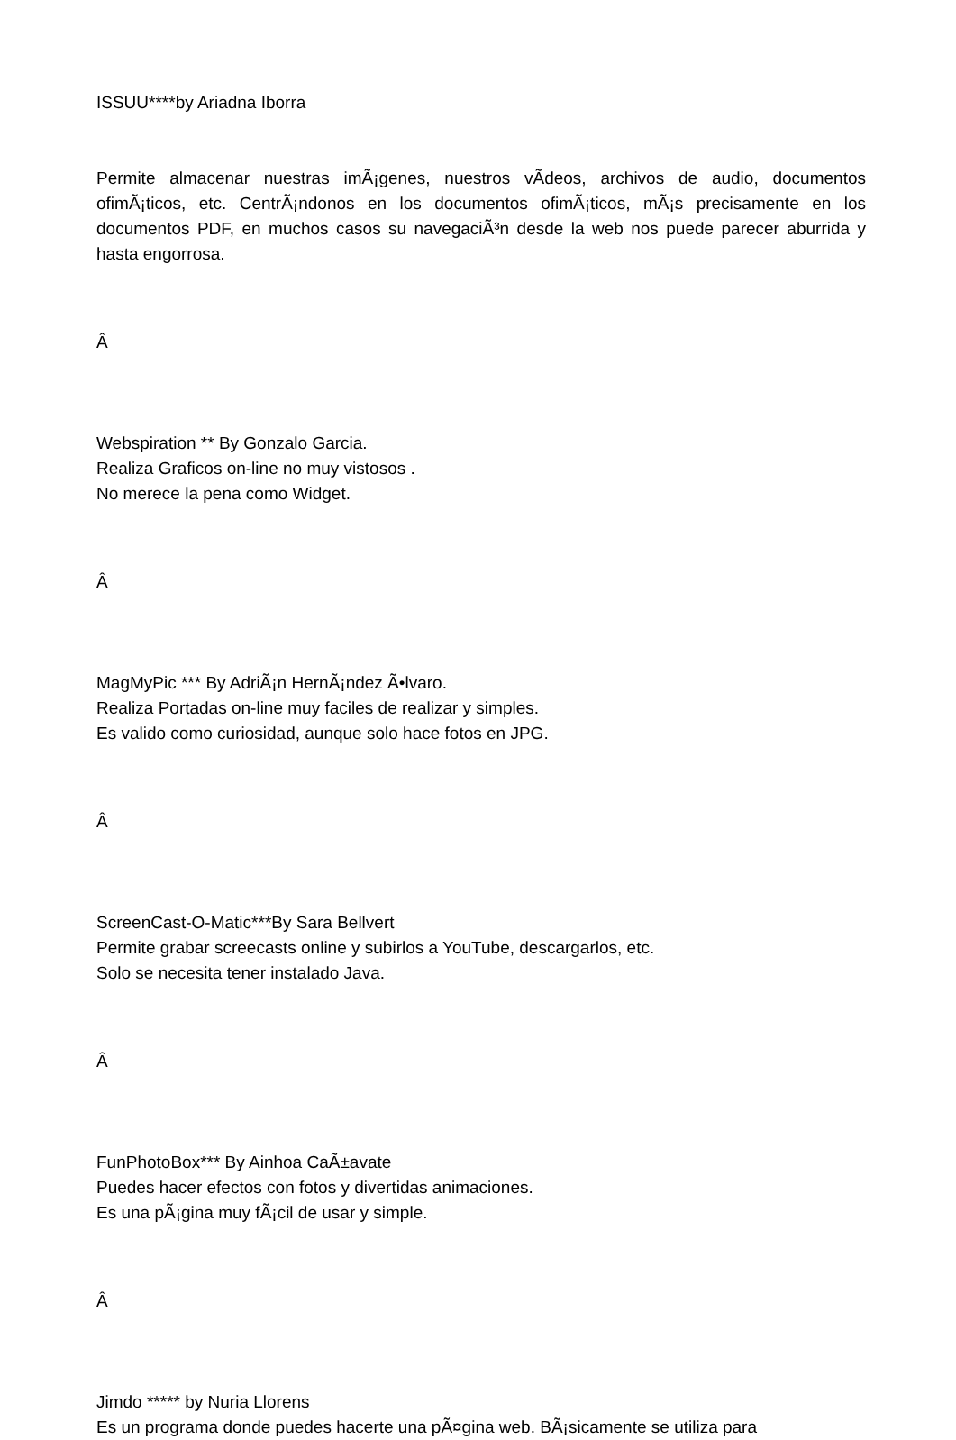ISSUU****by Ariadna Iborra
Permite almacenar nuestras imÃ¡genes, nuestros vÃ­deos, archivos de audio, documentos ofimÃ¡ticos, etc. CentrÃ¡ndonos en los documentos ofimÃ¡ticos, mÃ¡s precisamente en los documentos PDF, en muchos casos su navegaciÃ³n desde la web nos puede parecer aburrida y hasta engorrosa.
Â
Webspiration ** By Gonzalo Garcia.
Realiza Graficos on-line no muy vistosos .
No merece la pena como Widget.
Â
MagMyPic *** By AdriÃ¡n HernÃ¡ndez Ã•lvaro.
Realiza Portadas on-line muy faciles de realizar y simples.
Es valido como curiosidad, aunque solo hace fotos en JPG.
Â
ScreenCast-O-Matic***By Sara Bellvert
Permite grabar screecasts online y subirlos a YouTube, descargarlos, etc.
Solo se necesita tener instalado Java.
Â
FunPhotoBox*** By Ainhoa CaÃ±avate
Puedes hacer efectos con fotos y divertidas animaciones.
Es una pÃ¡gina muy fÃ¡cil de usar y simple.
Â
Jimdo ***** by Nuria Llorens
Es un programa donde puedes hacerte una pÃ¤gina web. BÃ¡sicamente se utiliza para